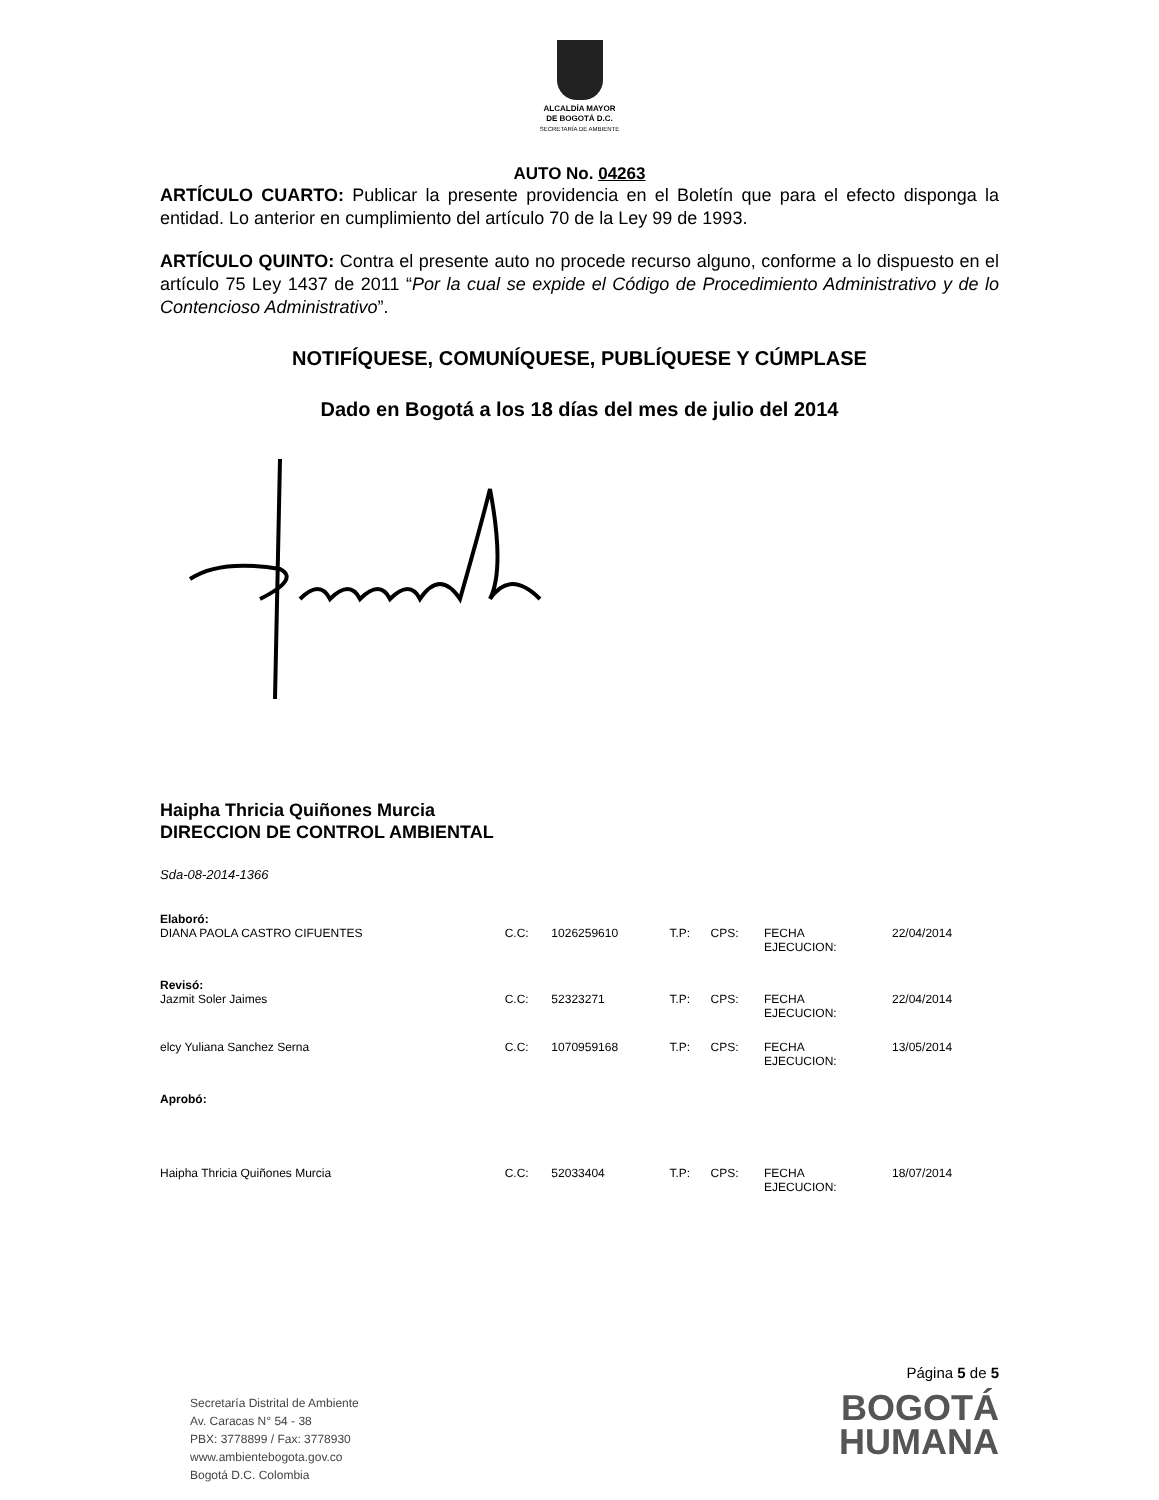ALCALDÍA MAYOR
DE BOGOTÁ D.C.
SECRETARÍA DE AMBIENTE
AUTO No. 04263
ARTÍCULO CUARTO: Publicar la presente providencia en el Boletín que para el efecto disponga la entidad. Lo anterior en cumplimiento del artículo 70 de la Ley 99 de 1993.
ARTÍCULO QUINTO: Contra el presente auto no procede recurso alguno, conforme a lo dispuesto en el artículo 75 Ley 1437 de 2011 “Por la cual se expide el Código de Procedimiento Administrativo y de lo Contencioso Administrativo”.
NOTIFÍQUESE, COMUNÍQUESE, PUBLÍQUESE Y CÚMPLASE
Dado en Bogotá a los 18 días del mes de julio del 2014
Haipha Thricia Quiñones Murcia
DIRECCION DE CONTROL AMBIENTAL
Sda-08-2014-1366
| Elaboró: | | | | | | |
| DIANA PAOLA CASTRO CIFUENTES | C.C: | 1026259610 | T.P: | CPS: | FECHA EJECUCION: | 22/04/2014 |
| Revisó: | | | | | | |
| Jazmit Soler Jaimes | C.C: | 52323271 | T.P: | CPS: | FECHA EJECUCION: | 22/04/2014 |
| elcy Yuliana Sanchez Serna | C.C: | 1070959168 | T.P: | CPS: | FECHA EJECUCION: | 13/05/2014 |
| Aprobó: | | | | | | |
| Haipha Thricia Quiñones Murcia | C.C: | 52033404 | T.P: | CPS: | FECHA EJECUCION: | 18/07/2014 |
Secretaría Distrital de Ambiente
Av. Caracas N° 54 - 38
PBX: 3778899 / Fax: 3778930
www.ambientebogota.gov.co
Bogotá D.C. Colombia
Página 5 de 5
BOGOTÁ
HUMANA